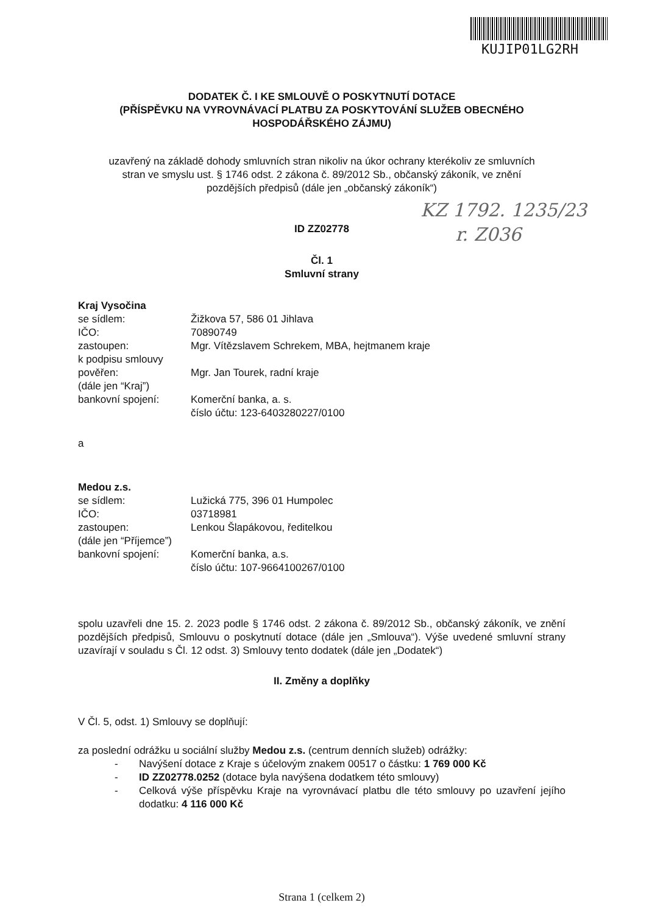KUJIP01LG2RH
KZ 1792. 1235/23
r. Z036
DODATEK Č. I KE SMLOUVĚ O POSKYTNUTÍ DOTACE
(PŘÍSPĚVKU NA VYROVNÁVACÍ PLATBU ZA POSKYTOVÁNÍ SLUŽEB OBECNÉHO
HOSPODÁŘSKÉHO ZÁJMU)
uzavřený na základě dohody smluvních stran nikoliv na úkor ochrany kterékoliv ze smluvních
stran ve smyslu ust. § 1746 odst. 2 zákona č. 89/2012 Sb., občanský zákoník, ve znění
pozdějších předpisů (dále jen „občanský zákoník“)
ID ZZ02778
Čl. 1
Smluvní strany
Kraj Vysočina
| se sídlem: | Žižkova 57, 586 01 Jihlava |
| IČO: | 70890749 |
| zastoupen: | Mgr. Vítězslavem Schrekem, MBA, hejtmanem kraje |
| k podpisu smlouvy pověřen: | Mgr. Jan Tourek, radní kraje |
| (dále jen “Kraj”) | |
| bankovní spojení: | Komerční banka, a. s. číslo účtu: 123-6403280227/0100 |
a
Medou z.s.
| se sídlem: | Lužická 775, 396 01 Humpolec |
| IČO: | 03718981 |
| zastoupen: | Lenkou Šlapákovou, ředitelkou |
| (dále jen “Příjemce”) | |
| bankovní spojení: | Komerční banka, a.s. číslo účtu: 107-9664100267/0100 |
spolu uzavřeli dne 15. 2. 2023 podle § 1746 odst. 2 zákona č. 89/2012 Sb., občanský zákoník, ve znění pozdějších předpisů, Smlouvu o poskytnutí dotace (dále jen „Smlouva“). Výše uvedené smluvní strany uzavírají v souladu s Čl. 12 odst. 3) Smlouvy tento dodatek (dále jen „Dodatek“)
II. Změny a doplňky
V Čl. 5, odst. 1) Smlouvy se doplňují:
za poslední odrážku u sociální služby Medou z.s. (centrum denních služeb) odrážky:
- Navýšení dotace z Kraje s účelovým znakem 00517 o částku: 1 769 000 Kč
- ID ZZ02778.0252 (dotace byla navýšena dodatkem této smlouvy)
- Celková výše příspěvku Kraje na vyrovnávací platbu dle této smlouvy po uzavření jejího dodatku: 4 116 000 Kč
Strana 1 (celkem 2)